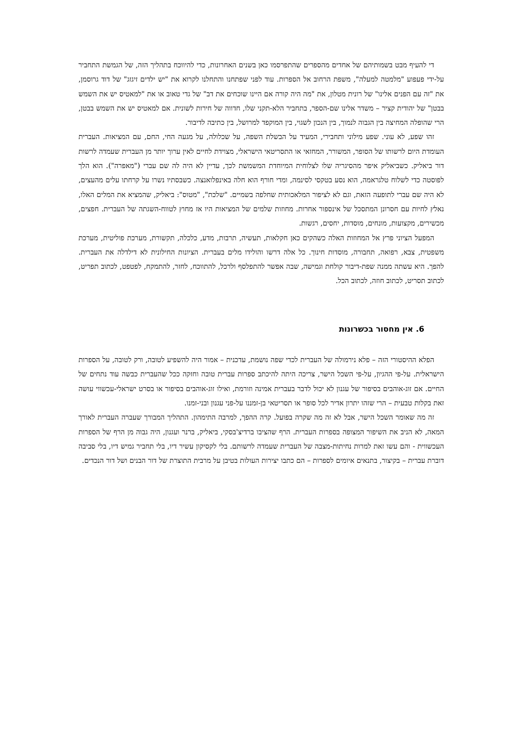די להעיף מבט בשמותיהם של אחדים מהספרים שהתפרסמו כאן בשנים האחרונות, כדי להיווכח בתהליך הזה, של הגמשת התחביר על-ידי פעפוע "מלמטה למעלה", משפת הרחוב אל הספרות. עוד לפני שפתחנו והתחלנו לקרוא את "יש ילדים זיגזג" של דוד גרוסמן, את "זה עם הפנים אלינו" של רונית מטלון, את "מה היה קורה אם היינו שוכחים את דב" של גדי טאוב או את "למאטיס יש את השמש בבטן" של יהודית קציר – משדר אלינו שם-הספר, בתחביר הלא-תקני שלו, חדווה של חירות לשונית. אם למאטיס יש את השמש בבטן, הרי שהופלה המחיצה בין הגבוה לנמוך, בין הנכון לשגוי, בין המוקפד למרושל, בין כתיבה לדיבור.
זהו שפע, לא עוני. שפע מילוני ותחבירי, המעיד על הבשלת השפה, על שכלולה, על מגעה החי, החם, עם המציאות. העברית העומדת היום לרשותו של הסופר, המשורר, המחזאי או התסריטאי הישראלי, מצוידת לחיים לאין ערוך יותר מן העברית שעמדה לרשות דור ביאליק. כשביאליק איפר מהסיגריה שלו לצלוחית המיוחדת המשמשת לכך, עדיין לא היה לה שם עברי ("מאפרה"). הוא הלך לפוסטה כדי לשלוח טלגראמה, הוא נסע בטקסי לסינמה, ומדי חורף הוא חלה באינפלואנצה. כשבסתיו נשרו על קרחתו עלים מהעצים, לא היה שם עברי לתופעה הזאת, וגם לא לציפור המלאכותית שחלפה בשמיים. "שלכת", "מטוס": ביאליק, שהמציא את המלים האלו, נאלץ לחיות עם חסרונן המתסכל של אינספור אחרות. מחוזות שלמים של המציאות היו אז מחוץ לטווח-השגתה של העברית. חפצים, מכשירים, מקצועות, מונחים, מוסדות, יחסים, רגשות.
המפעל הציוני פרץ אל המחוזות האלה כשהקים כאן חקלאות, תעשיה, תרבות, מדע, כלכלה, תקשורת, מערכת פוליטית, מערכת משפטית, צבא, רפואה, תחבורה, מוסדות חינוך. כל אלה דרשו והולידו מלים בעברית. הציונות החילונית לא דילדלה את העברית. להפך. היא עשתה ממנה שפת-דיבור קולחת וגמישה, שבה אפשר להתפלסף ולרכל, להתווכח, לחזר, להתמקח, לפטפט, לכתוב תפריט, לכתוב תסריט, לכתוב חוזה, לכתוב הכל.
6. אין מחסור בכשרונות
הפלא ההיסטורי הזה – פלא נירמולה של העברית לכדי שפה נושמת, עדכנית – אמור היה להשפיע לטובה, ורק לטובה, על הספרות הישראלית. על-פי ההגיון, על-פי השכל הישר, צריכה היתה להיכתב ספרות עברית טובה וחזקה ככל שהעברית כבשה עוד נתחים של החיים. אם זוג-אוהבים בסיפור של עגנון לא יכול לדבר בעברית אמינה וזורמת, ואילו זוג-אוהבים בסיפור או בסרט ישראלי-עכשווי עושה זאת בקלות טבעית – הרי שזהו יתרון אדיר לכל סופר או תסריטאי בן-זמננו על-פני עגנון ובני-זמנו.
זה מה שאומר השכל הישר, אבל לא זה מה שקרה בפועל. קרה ההפך, למרבה התימהון. התהליך המבורך שעברה העברית לאורך המאה, לא הניב את השיפור המצופה בספרות העברית. הרף שהציבו ברדיצ'בסקי, ביאליק, ברנר ועגנון, היה גבוה מן הרף של הספרות העכשווית - והם עשו זאת למרות נחיתות-מצבה של העברית שעמדה לרשותם. בלי לקסיקון עשיר דיו, בלי תחביר גמיש דיו, בלי סביבה דוברת עברית – בקיצור, בתנאים איומים לספרות – הם כתבו יצירות העולות בטיבן על מרבית התוצרת של דור הבנים ושל דור הנכדים.